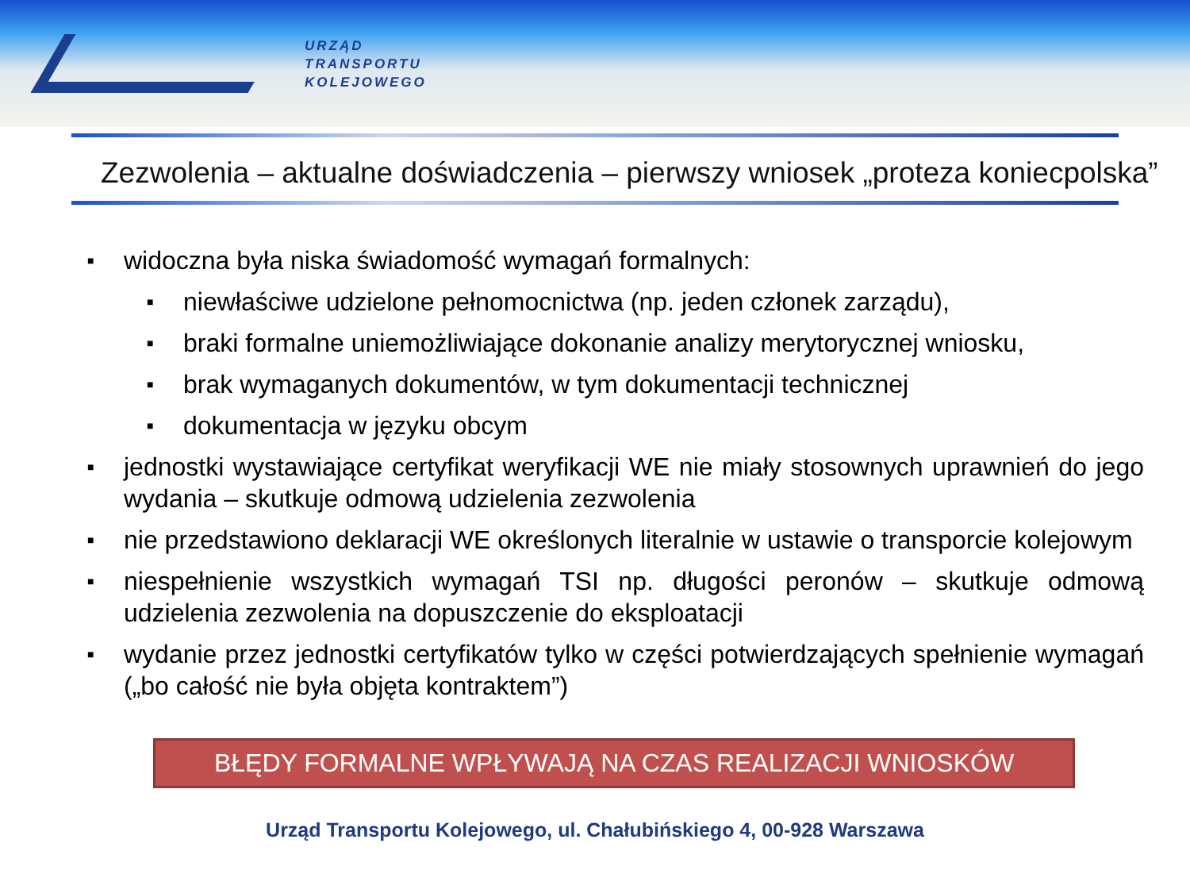URZĄD
TRANSPORTU
KOLEJOWEGO
Zezwolenia – aktualne doświadczenia – pierwszy wniosek „proteza koniecpolska”
■ widoczna była niska świadomość wymagań formalnych:
■ niewłaściwe udzielone pełnomocnictwa (np. jeden członek zarządu),
■ braki formalne uniemożliwiające dokonanie analizy merytorycznej wniosku,
■ brak wymaganych dokumentów, w tym dokumentacji technicznej
■ dokumentacja w języku obcym
■ jednostki wystawiające certyfikat weryfikacji WE nie miały stosownych uprawnień do jego wydania – skutkuje odmową udzielenia zezwolenia
■ nie przedstawiono deklaracji WE określonych literalnie w ustawie o transporcie kolejowym
■ niespełnienie wszystkich wymagań TSI np. długości peronów – skutkuje odmową udzielenia zezwolenia na dopuszczenie do eksploatacji
■ wydanie przez jednostki certyfikatów tylko w części potwierdzających spełnienie wymagań („bo całość nie była objęta kontraktem”)
BŁĘDY FORMALNE WPŁYWAJĄ NA CZAS REALIZACJI WNIOSKÓW
Urząd Transportu Kolejowego, ul. Chałubińskiego 4, 00-928 Warszawa